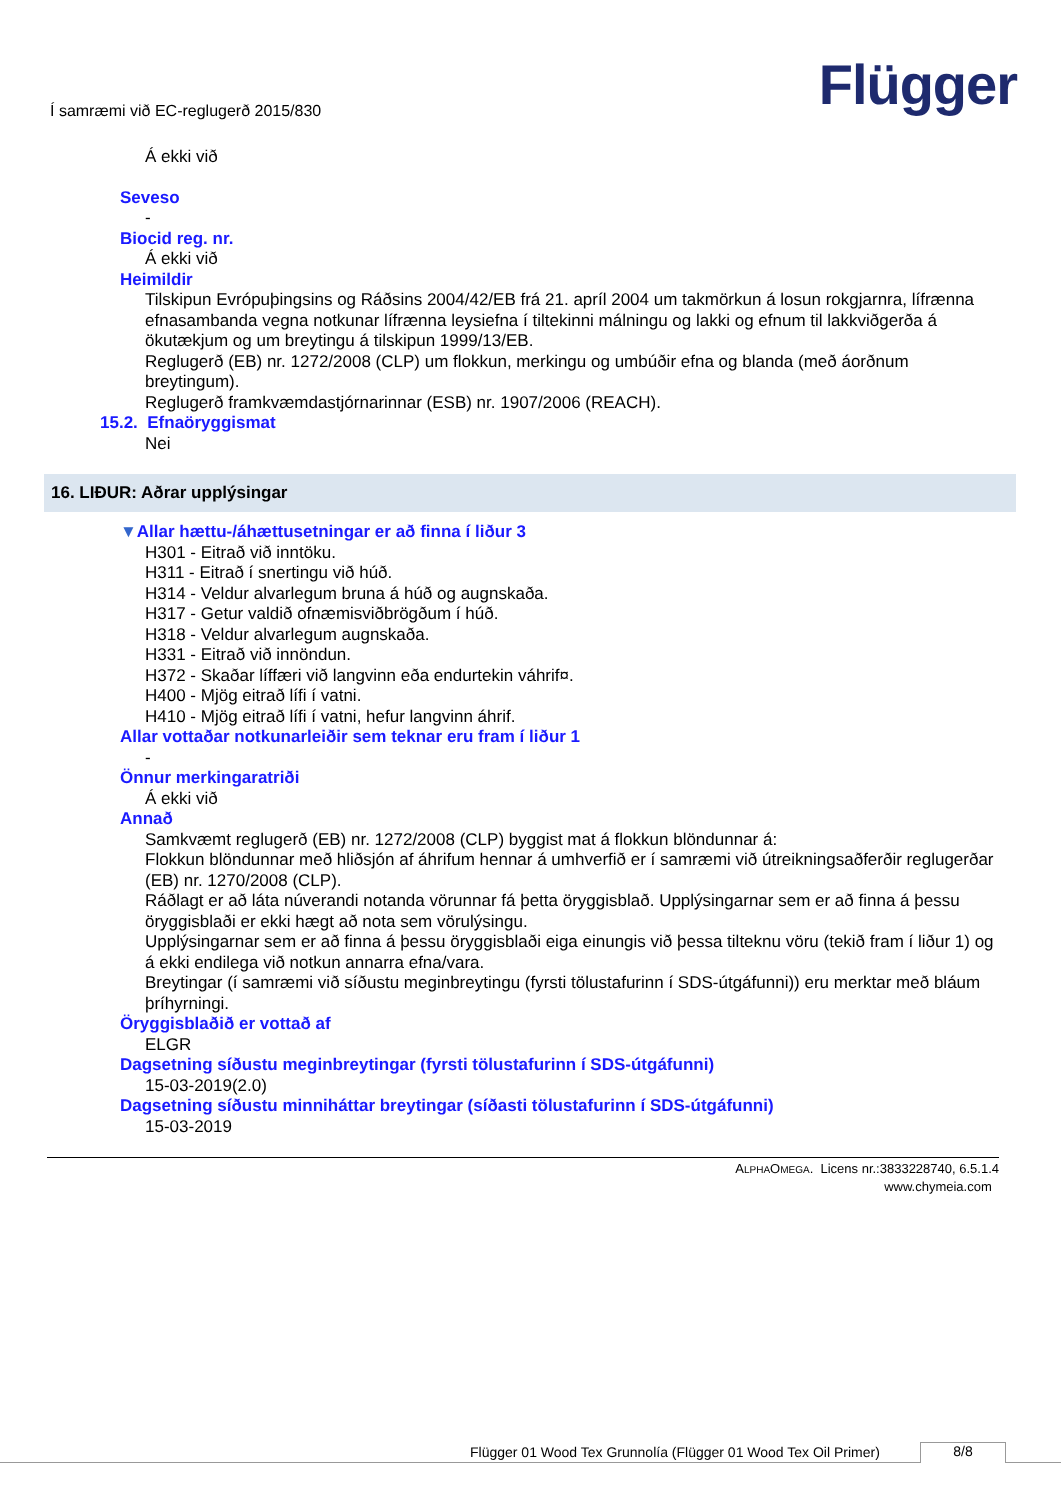Í samræmi við EC-reglugerð 2015/830
Flügger
Á ekki við
Seveso
-
Biocid reg. nr.
Á ekki við
Heimildir
Tilskipun Evrópuþingsins og Ráðsins 2004/42/EB frá 21. apríl 2004 um takmörkun á losun rokgjarnra, lífrænna efnasambanda vegna notkunar lífrænna leysiefna í tiltekinni málningu og lakki og efnum til lakkviðgerða á ökutækjum og um breytingu á tilskipun 1999/13/EB.
Reglugerð (EB) nr. 1272/2008 (CLP) um flokkun, merkingu og umbúðir efna og blanda (með áorðnum breytingum).
Reglugerð framkvæmdastjórnarinnar (ESB) nr. 1907/2006 (REACH).
15.2. Efnaöryggismat
Nei
16. LIÐUR: Aðrar upplýsingar
▼Allar hættu-/áhættusetningar er að finna í liður 3
H301 - Eitrað við inntöku.
H311 - Eitrað í snertingu við húð.
H314 - Veldur alvarlegum bruna á húð og augnskaða.
H317 - Getur valdið ofnæmisviðbrögðum í húð.
H318 - Veldur alvarlegum augnskaða.
H331 - Eitrað við innöndun.
H372 - Skaðar líffæri við langvinn eða endurtekin váhrif¤.
H400 - Mjög eitrað lífi í vatni.
H410 - Mjög eitrað lífi í vatni, hefur langvinn áhrif.
Allar vottaðar notkunarleiðir sem teknar eru fram í liður 1
-
Önnur merkingaratriði
Á ekki við
Annað
Samkvæmt reglugerð (EB) nr. 1272/2008 (CLP) byggist mat á flokkun blöndunnar á:
Flokkun blöndunnar með hliðsjón af áhrifum hennar á umhverfið er í samræmi við útreikningsaðferðir reglugerðar (EB) nr. 1270/2008 (CLP).
Ráðlagt er að láta núverandi notanda vörunnar fá þetta öryggisblað. Upplýsingarnar sem er að finna á þessu öryggisblaði er ekki hægt að nota sem vörulýsingu.
Upplýsingarnar sem er að finna á þessu öryggisblaði eiga einungis við þessa tilteknu vöru (tekið fram í liður 1) og á ekki endilega við notkun annarra efna/vara.
Breytingar (í samræmi við síðustu meginbreytingu (fyrsti tölustafurinn í SDS-útgáfunni)) eru merktar með bláum þríhyrningi.
Öryggisblaðið er vottað af
ELGR
Dagsetning síðustu meginbreytingar (fyrsti tölustafurinn í SDS-útgáfunni)
15-03-2019(2.0)
Dagsetning síðustu minniháttar breytingar (síðasti tölustafurinn í SDS-útgáfunni)
15-03-2019
ALPHAOMEGA. Licens nr.:3833228740, 6.5.1.4
www.chymeia.com
Flügger 01 Wood Tex Grunnolía (Flügger 01 Wood Tex Oil Primer) 8/8